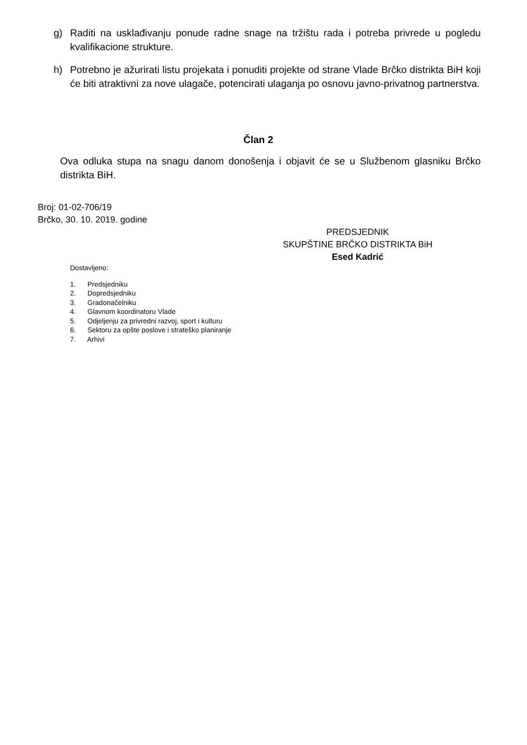g) Raditi na usklađivanju ponude radne snage na tržištu rada i potreba privrede u pogledu kvalifikacione strukture.
h) Potrebno je ažurirati listu projekata i ponuditi projekte od strane Vlade Brčko distrikta BiH koji će biti atraktivni za nove ulagače, potencirati ulaganja po osnovu javno-privatnog partnerstva.
Član 2
Ova odluka stupa na snagu danom donošenja i objavit će se u Službenom glasniku Brčko distrikta BiH.
Broj: 01-02-706/19
Brčko, 30. 10. 2019. godine
PREDSJEDNIK
SKUPŠTINE BRČKO DISTRIKTA BiH
Esed Kadrić
Dostavljeno:
1. Predsjedniku
2. Dopredsjedniku
3. Gradonačelniku
4. Glavnom koordinatoru Vlade
5. Odjeljenju za privredni razvoj, sport i kulturu
6. Sektoru za opšte poslove i strateško planiranje
7. Arhivi